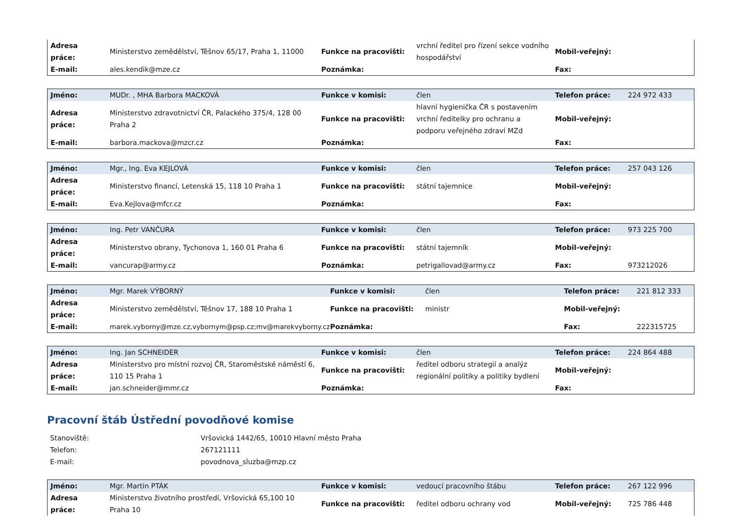| Adresa práce: | Ministerstvo zemědělství, Těšnov 65/17, Praha 1, 11000 | Funkce na pracovišti: | vrchní ředitel pro řízení sekce vodního hospodářství | Mobil-veřejný: | |
| E-mail: | ales.kendik@mze.cz | Poznámka: | | Fax: | |
| Jméno: | MUDr. , MHA Barbora MACKOVÁ | Funkce v komisi: | člen | Telefon práce: | 224 972 433 |
| Adresa práce: | Ministerstvo zdravotnictví ČR, Palackého 375/4, 128 00 Praha 2 | Funkce na pracovišti: | hlavní hygienička ČR s postavením vrchní ředitelky pro ochranu a podporu veřejného zdraví MZd | Mobil-veřejný: | |
| E-mail: | barbora.mackova@mzcr.cz | Poznámka: | | Fax: | |
| Jméno: | Mgr., Ing. Eva KEJLOVÁ | Funkce v komisi: | člen | Telefon práce: | 257 043 126 |
| Adresa práce: | Ministerstvo financí, Letenská 15, 118 10 Praha 1 | Funkce na pracovišti: | státní tajemnice | Mobil-veřejný: | |
| E-mail: | Eva.Kejlova@mfcr.cz | Poznámka: | | Fax: | |
| Jméno: | Ing. Petr VANČURA | Funkce v komisi: | člen | Telefon práce: | 973 225 700 |
| Adresa práce: | Ministerstvo obrany, Tychonova 1, 160 01 Praha 6 | Funkce na pracovišti: | státní tajemník | Mobil-veřejný: | |
| E-mail: | vancurap@army.cz | Poznámka: | petrigallovad@army.cz | Fax: | 973212026 |
| Jméno: | Mgr. Marek VÝBORNÝ | Funkce v komisi: | člen | Telefon práce: | 221 812 333 |
| Adresa práce: | Ministerstvo zemědělství, Těšnov 17, 188 10 Praha 1 | Funkce na pracovišti: | ministr | Mobil-veřejný: | |
| E-mail: | marek.vyborny@mze.cz,vybornym@psp.cz;mv@marekvyborny.cz | Poznámka: | | Fax: | 222315725 |
| Jméno: | Ing. Jan SCHNEIDER | Funkce v komisi: | člen | Telefon práce: | 224 864 488 |
| Adresa práce: | Ministerstvo pro místní rozvoj ČR, Staroměstské náměstí 6, 110 15 Praha 1 | Funkce na pracovišti: | ředitel odboru strategií a analýz regionální politiky a politiky bydlení | Mobil-veřejný: | |
| E-mail: | jan.schneider@mmr.cz | Poznámka: | | Fax: | |
Pracovní štáb Ústřední povodňové komise
| Stanoviště: | Vršovická 1442/65, 10010 Hlavní město Praha |
| Telefon: | 267121111 |
| E-mail: | povodnova_sluzba@mzp.cz |
| Jméno: | Mgr. Martin PTÁK | Funkce v komisi: | vedoucí pracovního štábu | Telefon práce: | 267 122 996 |
| Adresa práce: | Ministerstvo životního prostředí, Vršovická 65,100 10 Praha 10 | Funkce na pracovišti: | ředitel odboru ochrany vod | Mobil-veřejný: | 725 786 448 |